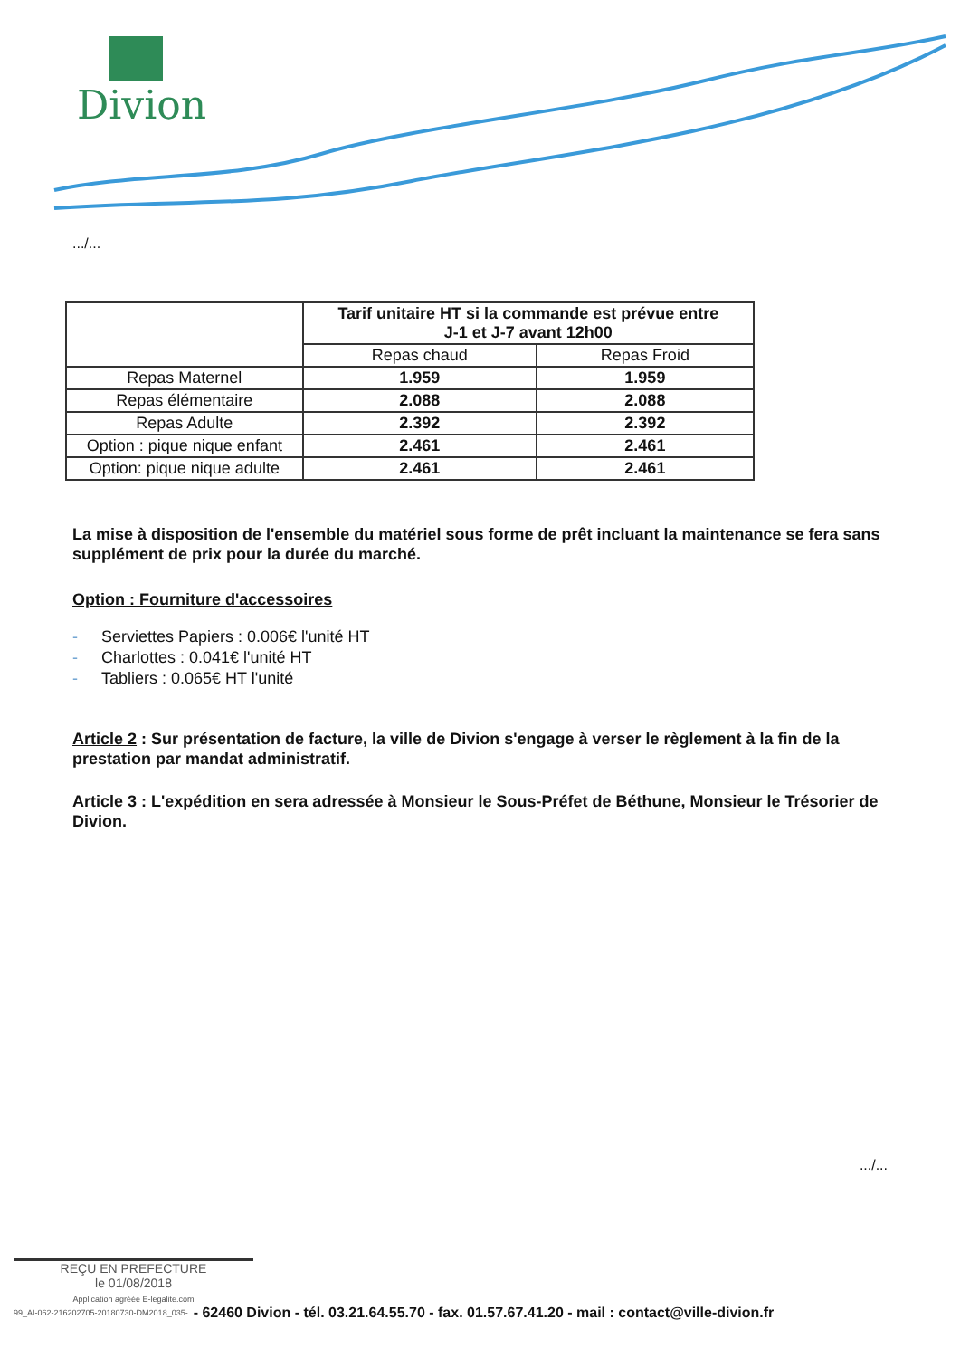Divion
.../...
| | Tarif unitaire HT si la commande est prévue entre J-1 et J-7 avant 12h00 | |
| | Repas chaud | Repas Froid |
| Repas Maternel | 1.959 | 1.959 |
| Repas élémentaire | 2.088 | 2.088 |
| Repas Adulte | 2.392 | 2.392 |
| Option : pique nique enfant | 2.461 | 2.461 |
| Option: pique nique adulte | 2.461 | 2.461 |
La mise à disposition de l'ensemble du matériel sous forme de prêt incluant la maintenance se fera sans supplément de prix pour la durée du marché.
Option : Fourniture d'accessoires
- Serviettes Papiers : 0.006€ l'unité HT
- Charlottes : 0.041€ l'unité HT
- Tabliers : 0.065€ HT l'unité
Article 2 : Sur présentation de facture, la ville de Divion s'engage à verser le règlement à la fin de la prestation par mandat administratif.
Article 3 : L'expédition en sera adressée à Monsieur le Sous-Préfet de Béthune, Monsieur le Trésorier de Divion.
.../...
REÇU EN PREFECTURE
le 01/08/2018
Application agréée E-legalite.com
99_AI-062-216202705-20180730-DM2018_035- - 62460 Divion - tél. 03.21.64.55.70 - fax. 01.57.67.41.20 - mail : contact@ville-divion.fr